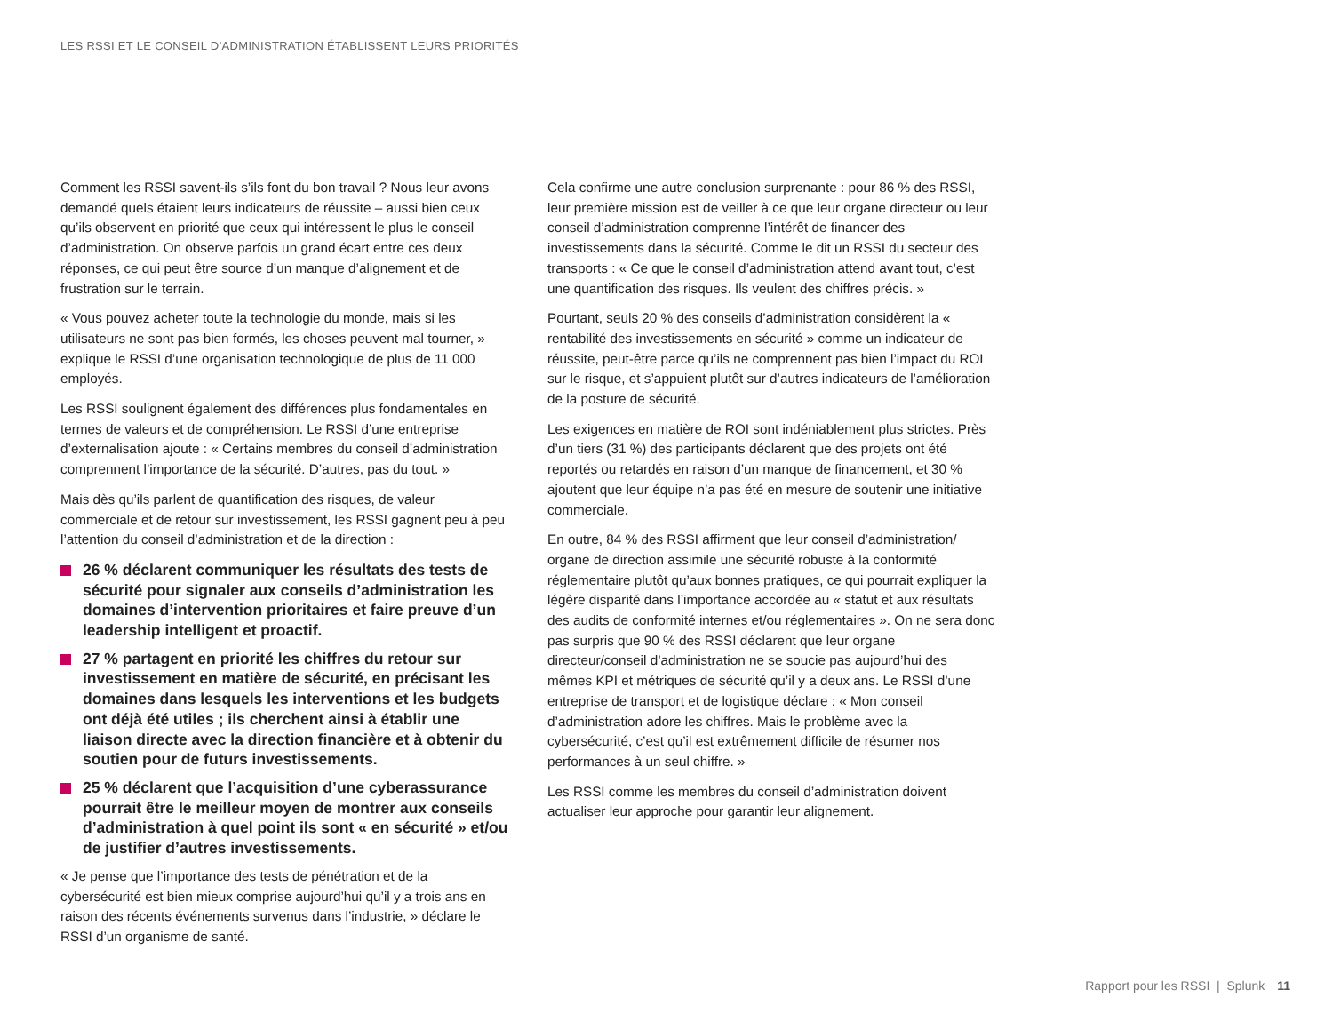LES RSSI ET LE CONSEIL D’ADMINISTRATION ÉTABLISSENT LEURS PRIORITÉS
Comment les RSSI savent-ils s’ils font du bon travail ? Nous leur avons demandé quels étaient leurs indicateurs de réussite – aussi bien ceux qu’ils observent en priorité que ceux qui intéressent le plus le conseil d’administration. On observe parfois un grand écart entre ces deux réponses, ce qui peut être source d’un manque d’alignement et de frustration sur le terrain.
« Vous pouvez acheter toute la technologie du monde, mais si les utilisateurs ne sont pas bien formés, les choses peuvent mal tourner, » explique le RSSI d’une organisation technologique de plus de 11 000 employés.
Les RSSI soulignent également des différences plus fondamentales en termes de valeurs et de compréhension. Le RSSI d’une entreprise d’externalisation ajoute : « Certains membres du conseil d’administration comprennent l’importance de la sécurité. D’autres, pas du tout. »
Mais dès qu’ils parlent de quantification des risques, de valeur commerciale et de retour sur investissement, les RSSI gagnent peu à peu l’attention du conseil d’administration et de la direction :
26 % déclarent communiquer les résultats des tests de sécurité pour signaler aux conseils d’administration les domaines d’intervention prioritaires et faire preuve d’un leadership intelligent et proactif.
27 % partagent en priorité les chiffres du retour sur investissement en matière de sécurité, en précisant les domaines dans lesquels les interventions et les budgets ont déjà été utiles ; ils cherchent ainsi à établir une liaison directe avec la direction financière et à obtenir du soutien pour de futurs investissements.
25 % déclarent que l’acquisition d’une cyberassurance pourrait être le meilleur moyen de montrer aux conseils d’administration à quel point ils sont « en sécurité » et/ou de justifier d’autres investissements.
« Je pense que l’importance des tests de pénétration et de la cybersécurité est bien mieux comprise aujourd’hui qu’il y a trois ans en raison des récents événements survenus dans l’industrie, » déclare le RSSI d’un organisme de santé.
Cela confirme une autre conclusion surprenante : pour 86 % des RSSI, leur première mission est de veiller à ce que leur organe directeur ou leur conseil d’administration comprenne l’intérêt de financer des investissements dans la sécurité. Comme le dit un RSSI du secteur des transports : « Ce que le conseil d’administration attend avant tout, c’est une quantification des risques. Ils veulent des chiffres précis. »
Pourtant, seuls 20 % des conseils d’administration considèrent la « rentabilité des investissements en sécurité » comme un indicateur de réussite, peut-être parce qu’ils ne comprennent pas bien l’impact du ROI sur le risque, et s’appuient plutôt sur d’autres indicateurs de l’amélioration de la posture de sécurité.
Les exigences en matière de ROI sont indéniablement plus strictes. Près d’un tiers (31 %) des participants déclarent que des projets ont été reportés ou retardés en raison d’un manque de financement, et 30 % ajoutent que leur équipe n’a pas été en mesure de soutenir une initiative commerciale.
En outre, 84 % des RSSI affirment que leur conseil d’administration/ organe de direction assimile une sécurité robuste à la conformité réglementaire plutôt qu’aux bonnes pratiques, ce qui pourrait expliquer la légère disparité dans l’importance accordée au « statut et aux résultats des audits de conformité internes et/ou réglementaires ». On ne sera donc pas surpris que 90 % des RSSI déclarent que leur organe directeur/conseil d’administration ne se soucie pas aujourd’hui des mêmes KPI et métriques de sécurité qu’il y a deux ans. Le RSSI d’une entreprise de transport et de logistique déclare : « Mon conseil d’administration adore les chiffres. Mais le problème avec la cybersécurité, c’est qu’il est extrêmement difficile de résumer nos performances à un seul chiffre. »
Les RSSI comme les membres du conseil d’administration doivent actualiser leur approche pour garantir leur alignement.
Rapport pour les RSSI | Splunk 11